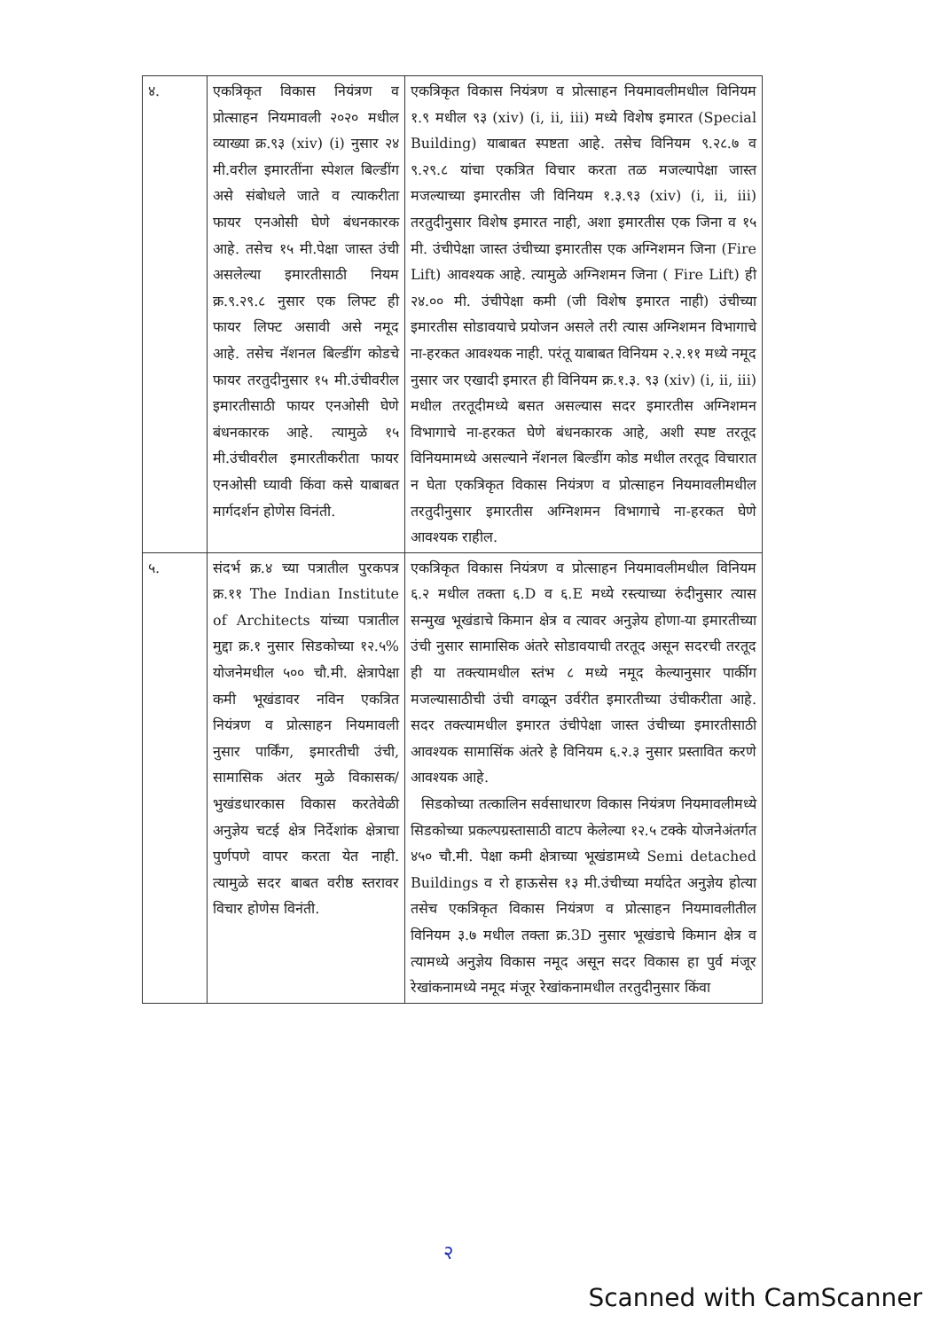| ४. | एकत्रिकृत विकास नियंत्रण व प्रोत्साहन नियमावली २०२० मधील व्याख्या क्र.९३ (xiv) (i) नुसार २४ मी.वरील इमारतींना स्पेशल बिल्डींग असे संबोधले जाते व त्याकरीता फायर एनओसी घेणे बंधनकारक आहे. तसेच १५ मी.पेक्षा जास्त उंची असलेल्या इमारतीसाठी नियम क्र.९.२९.८ नुसार एक लिफ्ट ही फायर लिफ्ट असावी असे नमूद आहे. तसेच नॅशनल बिल्डींग कोडचे फायर तरतुदीनुसार १५ मी.उंचीवरील इमारतीसाठी फायर एनओसी घेणे बंधनकारक आहे. त्यामुळे १५ मी.उंचीवरील इमारतीकरीता फायर एनओसी घ्यावी किंवा कसे याबाबत मार्गदर्शन होणेस विनंती. | एकत्रिकृत विकास नियंत्रण व प्रोत्साहन नियमावलीमधील विनियम १.९ मधील ९३ (xiv) (i, ii, iii) मध्ये विशेष इमारत (Special Building) याबाबत स्पष्टता आहे. तसेच विनियम ९.२८.७ व ९.२९.८ यांचा एकत्रित विचार करता तळ मजल्यापेक्षा जास्त मजल्याच्या इमारतीस जी विनियम १.३.९३ (xiv) (i, ii, iii) तरतुदीनुसार विशेष इमारत नाही, अशा इमारतीस एक जिना व १५ मी. उंचीपेक्षा जास्त उंचीच्या इमारतीस एक अग्निशमन जिना (Fire Lift) आवश्यक आहे. त्यामुळे अग्निशमन जिना ( Fire Lift) ही २४.०० मी. उंचीपेक्षा कमी (जी विशेष इमारत नाही) उंचीच्या इमारतीस सोडावयाचे प्रयोजन असले तरी त्यास अग्निशमन विभागाचे ना-हरकत आवश्यक नाही. परंतू याबाबत विनियम २.२.११ मध्ये नमूद नुसार जर एखादी इमारत ही विनियम क्र.१.३. ९३ (xiv) (i, ii, iii) मधील तरतूदीमध्ये बसत असल्यास सदर इमारतीस अग्निशमन विभागाचे ना-हरकत घेणे बंधनकारक आहे, अशी स्पष्ट तरतूद विनियमामध्ये असल्याने नॅशनल बिल्डींग कोड मधील तरतूद विचारात न घेता एकत्रिकृत विकास नियंत्रण व प्रोत्साहन नियमावलीमधील तरतुदीनुसार इमारतीस अग्निशमन विभागाचे ना-हरकत घेणे आवश्यक राहील. |
| ५. | संदर्भ क्र.४ च्या पत्रातील पुरकपत्र क्र.११ The Indian Institute of Architects यांच्या पत्रातील मुद्दा क्र.१ नुसार सिडकोच्या १२.५% योजनेमधील ५०० चौ.मी. क्षेत्रापेक्षा कमी भूखंडावर नविन एकत्रित नियंत्रण व प्रोत्साहन नियमावली नुसार पार्किंग, इमारतीची उंची, सामासिक अंतर मुळे विकासक/ भुखंडधारकास विकास करतेवेळी अनुज्ञेय चटई क्षेत्र निर्देशांक क्षेत्राचा पुर्णपणे वापर करता येत नाही. त्यामुळे सदर बाबत वरीष्ठ स्तरावर विचार होणेस विनंती. | एकत्रिकृत विकास नियंत्रण व प्रोत्साहन नियमावलीमधील विनियम ६.२ मधील तक्ता ६.D व ६.E मध्ये रस्त्याच्या रुंदीनुसार त्यास सन्मुख भूखंडाचे किमान क्षेत्र व त्यावर अनुज्ञेय होणा-या इमारतीच्या उंची नुसार सामासिक अंतरे सोडावयाची तरतूद असून सदरची तरतूद ही या तक्त्यामधील स्तंभ ८ मध्ये नमूद केल्यानुसार पार्कीग मजल्यासाठीची उंची वगळून उर्वरीत इमारतीच्या उंचीकरीता आहे. सदर तक्त्यामधील इमारत उंचीपेक्षा जास्त उंचीच्या इमारतीसाठी आवश्यक सामासिंक अंतरे हे विनियम ६.२.३ नुसार प्रस्तावित करणे आवश्यक आहे. सिडकोच्या तत्कालिन सर्वसाधारण विकास नियंत्रण नियमावलीमध्ये सिडकोच्या प्रकल्पग्रस्तासाठी वाटप केलेल्या १२.५ टक्के योजनेअंतर्गत ४५० चौ.मी. पेक्षा कमी क्षेत्राच्या भूखंडामध्ये Semi detached Buildings व रो हाऊसेस १३ मी.उंचीच्या मर्यादेत अनुज्ञेय होत्या तसेच एकत्रिकृत विकास नियंत्रण व प्रोत्साहन नियमावलीतील विनियम ३.७ मधील तक्ता क्र.3D नुसार भूखंडाचे किमान क्षेत्र व त्यामध्ये अनुज्ञेय विकास नमूद असून सदर विकास हा पुर्व मंजूर रेखांकनामध्ये नमूद मंजूर रेखांकनामधील तरतुदीनुसार किंवा |
२
Scanned with CamScanner